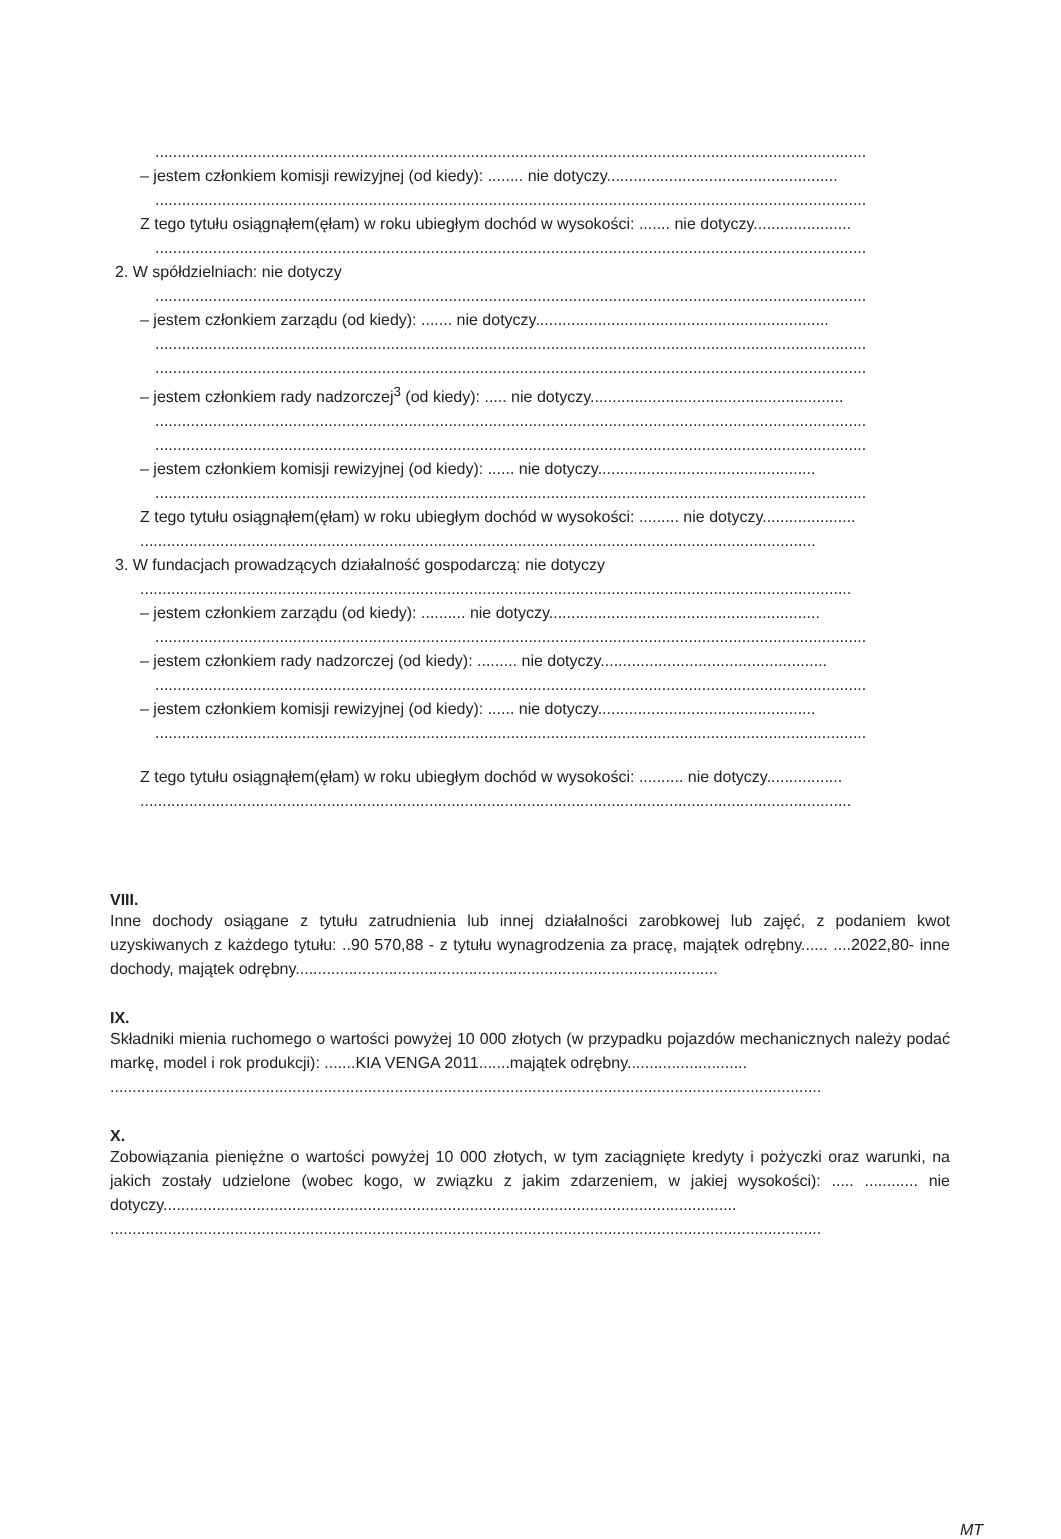................................................................................................................................................................
– jestem członkiem komisji rewizyjnej (od kiedy): ........ nie dotyczy....................................................
................................................................................................................................................................
Z tego tytułu osiągnąłem(ęłam) w roku ubiegłym dochód w wysokości: ....... nie dotyczy......................
................................................................................................................................................................
2. W spółdzielniach: nie dotyczy
................................................................................................................................................................
– jestem członkiem zarządu (od kiedy): ....... nie dotyczy..................................................................
................................................................................................................................................................
................................................................................................................................................................
– jestem członkiem rady nadzorczej<sup>3</sup> (od kiedy): ..... nie dotyczy.........................................................
................................................................................................................................................................
................................................................................................................................................................
– jestem członkiem komisji rewizyjnej (od kiedy): ...... nie dotyczy.................................................
................................................................................................................................................................
Z tego tytułu osiągnąłem(ęłam) w roku ubiegłym dochód w wysokości: ......... nie dotyczy.....................
........................................................................................................................................................
3. W fundacjach prowadzących działalność gospodarczą: nie dotyczy
................................................................................................................................................................
– jestem członkiem zarządu (od kiedy): .......... nie dotyczy.............................................................
................................................................................................................................................................
– jestem członkiem rady nadzorczej (od kiedy): ......... nie dotyczy...................................................
................................................................................................................................................................
– jestem członkiem komisji rewizyjnej (od kiedy): ...... nie dotyczy.................................................
................................................................................................................................................................
Z tego tytułu osiągnąłem(ęłam) w roku ubiegłym dochód w wysokości: .......... nie dotyczy.................
................................................................................................................................................................
VIII.
Inne dochody osiągane z tytułu zatrudnienia lub innej działalności zarobkowej lub zajęć, z podaniem kwot uzyskiwanych z każdego tytułu: ..90 570,88 - z tytułu wynagrodzenia za pracę, majątek odrębny...... ....2022,80- inne dochody, majątek odrębny...............................................................................................
IX.
Składniki mienia ruchomego o wartości powyżej 10 000 złotych (w przypadku pojazdów mechanicznych należy podać markę, model i rok produkcji): .......KIA VENGA 2011.......majątek odrębny...........................
................................................................................................................................................................
X.
Zobowiązania pieniężne o wartości powyżej 10 000 złotych, w tym zaciągnięte kredyty i pożyczki oraz warunki, na jakich zostały udzielone (wobec kogo, w związku z jakim zdarzeniem, w jakiej wysokości): ..... ............ nie dotyczy.................................................................................................................................
................................................................................................................................................................
MT